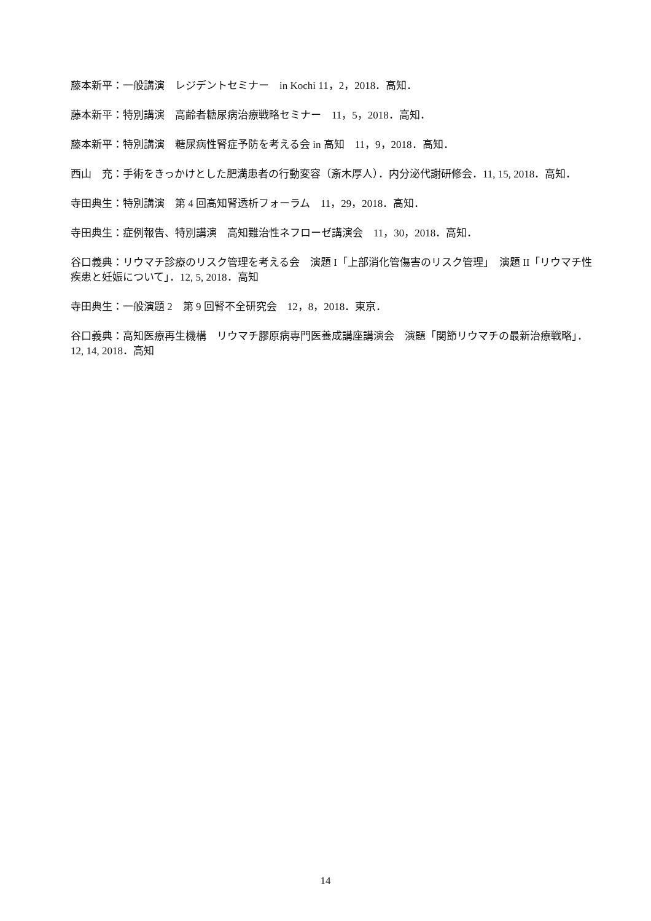藤本新平：一般講演　レジデントセミナー　in Kochi 11，2，2018．高知．
藤本新平：特別講演　高齢者糖尿病治療戦略セミナー　11，5，2018．高知．
藤本新平：特別講演　糖尿病性腎症予防を考える会 in 高知　11，9，2018．高知．
西山　充：手術をきっかけとした肥満患者の行動変容（斎木厚人）．内分泌代謝研修会．11, 15, 2018．高知．
寺田典生：特別講演　第 4 回高知腎透析フォーラム　11，29，2018．高知．
寺田典生：症例報告、特別講演　高知難治性ネフローゼ講演会　11，30，2018．高知．
谷口義典：リウマチ診療のリスク管理を考える会　演題 I「上部消化管傷害のリスク管理」　演題 II「リウマチ性疾患と妊娠について」．12, 5, 2018．高知
寺田典生：一般演題 2　第 9 回腎不全研究会　12，8，2018．東京．
谷口義典：高知医療再生機構　リウマチ膠原病専門医養成講座講演会　演題「関節リウマチの最新治療戦略」．12, 14, 2018．高知
14